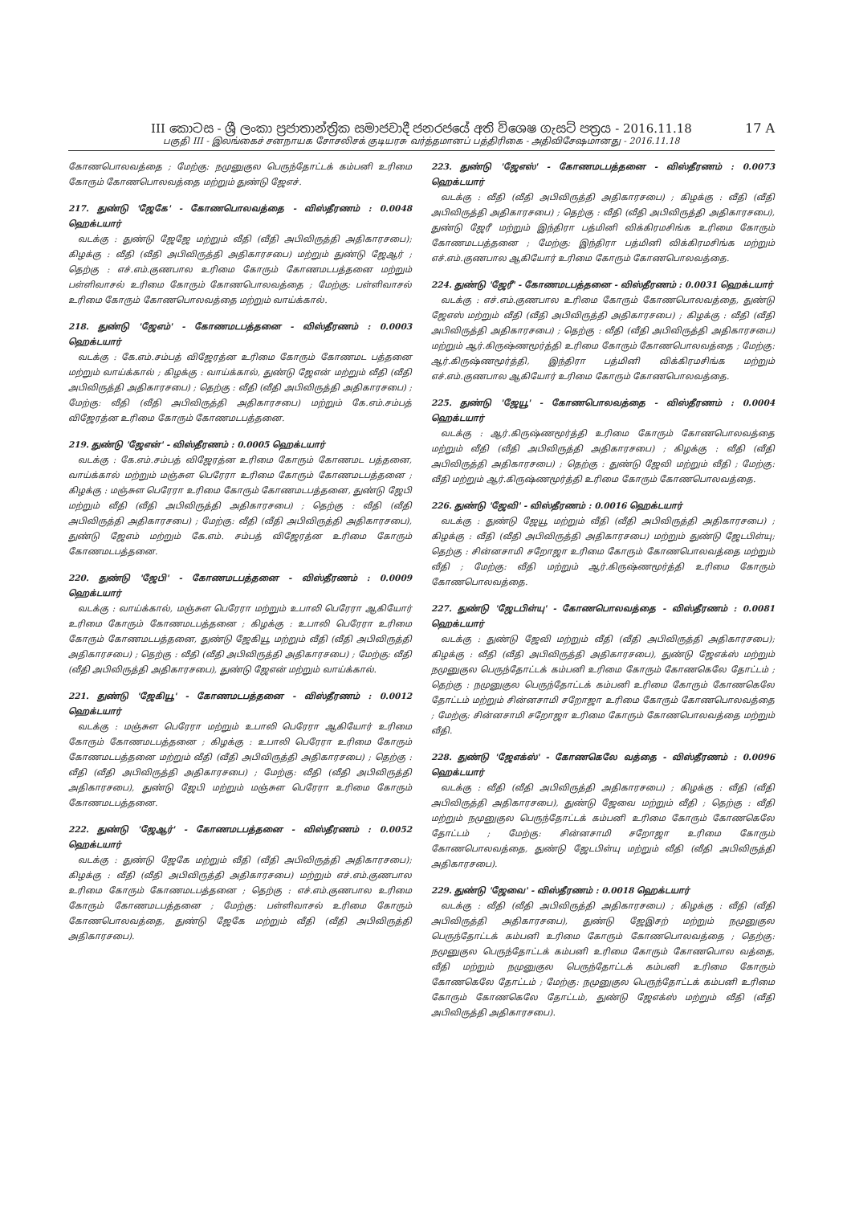17 A
III කොටස - ශ්‍රී ලංකා ප්‍රජාතාන්ත්‍රික සමාජවාදී ජනරජයේ අති විශෙෂ ගැසට් පත්‍රය - 2016.11.18
பகுதி III - இலங்கைச் சனநாயக சோசலிசக் குடியரசு வர்த்தமானப் பத்திரிகை - அதிவிசேஷமானது - 2016.11.18
கோணபொலவத்தை ; மேற்கு: நமுனுகுல பெருந்தோட்டக் கம்பனி உரிமை கோரும் கோணபொலவத்தை மற்றும் துண்டு ஜேஎச்.
217. துண்டு 'ஜேகே' - கோணபொலவத்தை - விஸ்தீரணம் : 0.0048 ஹெக்டயார்
வடக்கு : துண்டு ஜேஜே மற்றும் வீதி (வீதி அபிவிருத்தி அதிகாரசபை); கிழக்கு : வீதி (வீதி அபிவிருத்தி அதிகாரசபை) மற்றும் துண்டு ஜேஆர் ; தெற்கு : எச்.எம்.குணபால உரிமை கோரும் கோணமடபத்தனை மற்றும் பள்ளிவாசல் உரிமை கோரும் கோணபொலவத்தை ; மேற்கு: பள்ளிவாசல் உரிமை கோரும் கோணபொலவத்தை மற்றும் வாய்க்கால்.
218. துண்டு 'ஜேஎம்' - கோணமடபத்தனை - விஸ்தீரணம் : 0.0003 ஹெக்டயார்
வடக்கு : கே.எம்.சம்பத் விஜேரத்ன உரிமை கோரும் கோணமட பத்தனை மற்றும் வாய்க்கால் ; கிழக்கு : வாய்க்கால், துண்டு ஜேஎன் மற்றும் வீதி (வீதி அபிவிருத்தி அதிகாரசபை) ; தெற்கு : வீதி (வீதி அபிவிருத்தி அதிகாரசபை) ; மேற்கு: வீதி (வீதி அபிவிருத்தி அதிகாரசபை) மற்றும் கே.எம்.சம்பத் விஜேரத்ன உரிமை கோரும் கோணமடபத்தனை.
219. துண்டு 'ஜேஎன்' - விஸ்தீரணம் : 0.0005 ஹெக்டயார்
வடக்கு : கே.எம்.சம்பத் விஜேரத்ன உரிமை கோரும் கோணமட பத்தனை, வாய்க்கால் மற்றும் மஞ்சுள பெரேரா உரிமை கோரும் கோணமடபத்தனை ; கிழக்கு : மஞ்சுள பெரேரா உரிமை கோரும் கோணமடபத்தனை, துண்டு ஜேபி மற்றும் வீதி (வீதி அபிவிருத்தி அதிகாரசபை) ; தெற்கு : வீதி (வீதி அபிவிருத்தி அதிகாரசபை) ; மேற்கு: வீதி (வீதி அபிவிருத்தி அதிகாரசபை), துண்டு ஜேஎம் மற்றும் கே.எம். சம்பத் விஜேரத்ன உரிமை கோரும் கோணமடபத்தனை.
220. துண்டு 'ஜேபி' - கோணமடபத்தனை - விஸ்தீரணம் : 0.0009 ஹெக்டயார்
வடக்கு : வாய்க்கால், மஞ்சுள பெரேரா மற்றும் உபாலி பெரேரா ஆகியோர் உரிமை கோரும் கோணமடபத்தனை ; கிழக்கு : உபாலி பெரேரா உரிமை கோரும் கோணமடபத்தனை, துண்டு ஜேகியூ மற்றும் வீதி (வீதி அபிவிருத்தி அதிகாரசபை) ; தெற்கு : வீதி (வீதி அபிவிருத்தி அதிகாரசபை) ; மேற்கு: வீதி (வீதி அபிவிருத்தி அதிகாரசபை), துண்டு ஜேஎன் மற்றும் வாய்க்கால்.
221. துண்டு 'ஜேகியூ' - கோணமடபத்தனை - விஸ்தீரணம் : 0.0012 ஹெக்டயார்
வடக்கு : மஞ்சுள பெரேரா மற்றும் உபாலி பெரேரா ஆகியோர் உரிமை கோரும் கோணமடபத்தனை ; கிழக்கு : உபாலி பெரேரா உரிமை கோரும் கோணமடபத்தனை மற்றும் வீதி (வீதி அபிவிருத்தி அதிகாரசபை) ; தெற்கு : வீதி (வீதி அபிவிருத்தி அதிகாரசபை) ; மேற்கு: வீதி (வீதி அபிவிருத்தி அதிகாரசபை), துண்டு ஜேபி மற்றும் மஞ்சுள பெரேரா உரிமை கோரும் கோணமடபத்தனை.
222. துண்டு 'ஜேஆர்' - கோணமடபத்தனை - விஸ்தீரணம் : 0.0052 ஹெக்டயார்
வடக்கு : துண்டு ஜேகே மற்றும் வீதி (வீதி அபிவிருத்தி அதிகாரசபை); கிழக்கு : வீதி (வீதி அபிவிருத்தி அதிகாரசபை) மற்றும் எச்.எம்.குணபால உரிமை கோரும் கோணமடபத்தனை ; தெற்கு : எச்.எம்.குணபால உரிமை கோரும் கோணமடபத்தனை ; மேற்கு: பள்ளிவாசல் உரிமை கோரும் கோணபொலவத்தை, துண்டு ஜேகே மற்றும் வீதி (வீதி அபிவிருத்தி அதிகாரசபை).
223. துண்டு 'ஜேஎஸ்' - கோணமடபத்தனை - விஸ்தீரணம் : 0.0073 ஹெக்டயார்
வடக்கு : வீதி (வீதி அபிவிருத்தி அதிகாரசபை) ; கிழக்கு : வீதி (வீதி அபிவிருத்தி அதிகாரசபை) ; தெற்கு : வீதி (வீதி அபிவிருத்தி அதிகாரசபை), துண்டு ஜேரீ மற்றும் இந்திரா பத்மினி விக்கிரமசிங்க உரிமை கோரும் கோணமடபத்தனை ; மேற்கு: இந்திரா பத்மினி விக்கிரமசிங்க மற்றும் எச்.எம்.குணபால ஆகியோர் உரிமை கோரும் கோணபொலவத்தை.
224. துண்டு 'ஜேரீ' - கோணமடபத்தனை - விஸ்தீரணம் : 0.0031 ஹெக்டயார்
வடக்கு : எச்.எம்.குணபால உரிமை கோரும் கோணபொலவத்தை, துண்டு ஜேஎஸ் மற்றும் வீதி (வீதி அபிவிருத்தி அதிகாரசபை) ; கிழக்கு : வீதி (வீதி அபிவிருத்தி அதிகாரசபை) ; தெற்கு : வீதி (வீதி அபிவிருத்தி அதிகாரசபை) மற்றும் ஆர்.கிருஷ்ணமூர்த்தி உரிமை கோரும் கோணபொலவத்தை ; மேற்கு: ஆர்.கிருஷ்ணமூர்த்தி, இந்திரா பத்மினி விக்கிரமசிங்க மற்றும் எச்.எம்.குணபால ஆகியோர் உரிமை கோரும் கோணபொலவத்தை.
225. துண்டு 'ஜேயூ' - கோணபொலவத்தை - விஸ்தீரணம் : 0.0004 ஹெக்டயார்
வடக்கு : ஆர்.கிருஷ்ணமூர்த்தி உரிமை கோரும் கோணபொலவத்தை மற்றும் வீதி (வீதி அபிவிருத்தி அதிகாரசபை) ; கிழக்கு : வீதி (வீதி அபிவிருத்தி அதிகாரசபை) ; தெற்கு : துண்டு ஜேவி மற்றும் வீதி ; மேற்கு: வீதி மற்றும் ஆர்.கிருஷ்ணமூர்த்தி உரிமை கோரும் கோணபொலவத்தை.
226. துண்டு 'ஜேவி' - விஸ்தீரணம் : 0.0016 ஹெக்டயார்
வடக்கு : துண்டு ஜேயூ மற்றும் வீதி (வீதி அபிவிருத்தி அதிகாரசபை) ; கிழக்கு : வீதி (வீதி அபிவிருத்தி அதிகாரசபை) மற்றும் துண்டு ஜேடபிள்யு; தெற்கு : சின்னசாமி சறோஜா உரிமை கோரும் கோணபொலவத்தை மற்றும் வீதி ; மேற்கு: வீதி மற்றும் ஆர்.கிருஷ்ணமூர்த்தி உரிமை கோரும் கோணபொலவத்தை.
227. துண்டு 'ஜேடபிள்யு' - கோணபொலவத்தை - விஸ்தீரணம் : 0.0081 ஹெக்டயார்
வடக்கு : துண்டு ஜேவி மற்றும் வீதி (வீதி அபிவிருத்தி அதிகாரசபை); கிழக்கு : வீதி (வீதி அபிவிருத்தி அதிகாரசபை), துண்டு ஜேஎக்ஸ் மற்றும் நமுனுகுல பெருந்தோட்டக் கம்பனி உரிமை கோரும் கோணகெலே தோட்டம் ; தெற்கு : நமுனுகுல பெருந்தோட்டக் கம்பனி உரிமை கோரும் கோணகெலே தோட்டம் மற்றும் சின்னசாமி சறோஜா உரிமை கோரும் கோணபொலவத்தை ; மேற்கு: சின்னசாமி சறோஜா உரிமை கோரும் கோணபொலவத்தை மற்றும் வீதி.
228. துண்டு 'ஜேஎக்ஸ்' - கோணகெலே வத்தை - விஸ்தீரணம் : 0.0096 ஹெக்டயார்
வடக்கு : வீதி (வீதி அபிவிருத்தி அதிகாரசபை) ; கிழக்கு : வீதி (வீதி அபிவிருத்தி அதிகாரசபை), துண்டு ஜேவை மற்றும் வீதி ; தெற்கு : வீதி மற்றும் நமுனுகுல பெருந்தோட்டக் கம்பனி உரிமை கோரும் கோணகெலே தோட்டம் ; மேற்கு: சின்னசாமி சறோஜா உரிமை கோரும் கோணபொலவத்தை, துண்டு ஜேடபிள்யு மற்றும் வீதி (வீதி அபிவிருத்தி அதிகாரசபை).
229. துண்டு 'ஜேவை' - விஸ்தீரணம் : 0.0018 ஹெக்டயார்
வடக்கு : வீதி (வீதி அபிவிருத்தி அதிகாரசபை) ; கிழக்கு : வீதி (வீதி அபிவிருத்தி அதிகாரசபை), துண்டு ஜேஇசற் மற்றும் நமுனுகுல பெருந்தோட்டக் கம்பனி உரிமை கோரும் கோணபொலவத்தை ; தெற்கு: நமுனுகுல பெருந்தோட்டக் கம்பனி உரிமை கோரும் கோணபொல வத்தை, வீதி மற்றும் நமுனுகுல பெருந்தோட்டக் கம்பனி உரிமை கோரும் கோணகெலே தோட்டம் ; மேற்கு: நமுனுகுல பெருந்தோட்டக் கம்பனி உரிமை கோரும் கோணகெலே தோட்டம், துண்டு ஜேஎக்ஸ் மற்றும் வீதி (வீதி அபிவிருத்தி அதிகாரசபை).